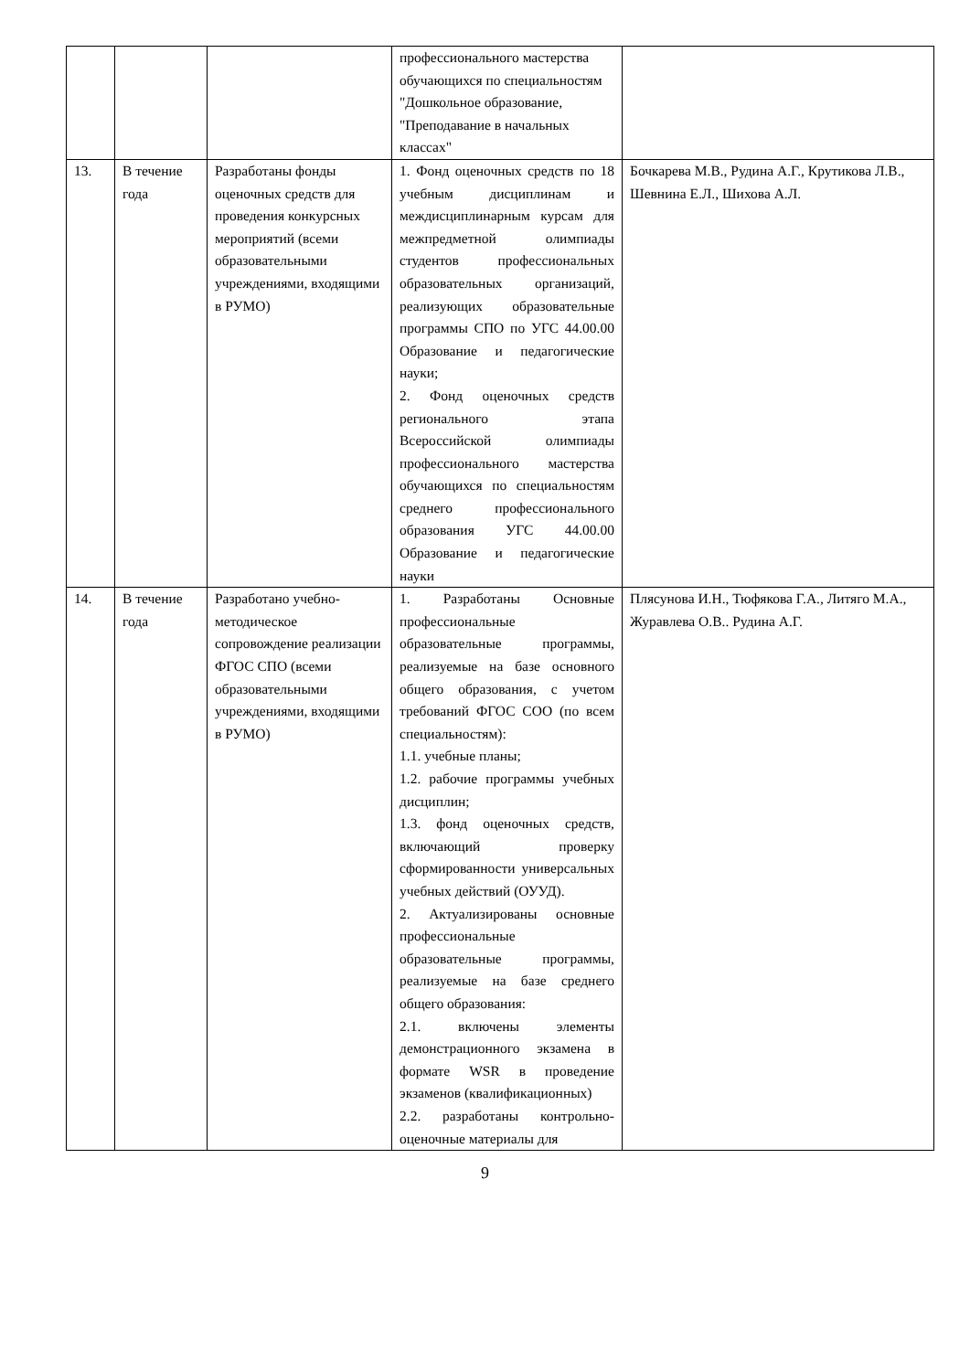| | | | профессионального мастерства обучающихся по специальностям "Дошкольное образование, "Преподавание в начальных классах" | |
| 13. | В течение года | Разработаны фонды оценочных средств для проведения конкурсных мероприятий (всеми образовательными учреждениями, входящими в РУМО) | 1. Фонд оценочных средств по 18 учебным дисциплинам и междисциплинарным курсам для межпредметной олимпиады студентов профессиональных образовательных организаций, реализующих образовательные программы СПО по УГС 44.00.00 Образование и педагогические науки; 2. Фонд оценочных средств регионального этапа Всероссийской олимпиады профессионального мастерства обучающихся по специальностям среднего профессионального образования УГС 44.00.00 Образование и педагогические науки | Бочкарева М.В., Рудина А.Г., Крутикова Л.В., Шевнина Е.Л., Шихова А.Л. |
| 14. | В течение года | Разработано учебно-методическое сопровождение реализации ФГОС СПО (всеми образовательными учреждениями, входящими в РУМО) | 1. Разработаны Основные профессиональные образовательные программы, реализуемые на базе основного общего образования, с учетом требований ФГОС СОО (по всем специальностям): 1.1. учебные планы; 1.2. рабочие программы учебных дисциплин; 1.3. фонд оценочных средств, включающий проверку сформированности универсальных учебных действий (ОУУД). 2. Актуализированы основные профессиональные образовательные программы, реализуемые на базе среднего общего образования: 2.1. включены элементы демонстрационного экзамена в формате WSR в проведение экзаменов (квалификационных) 2.2. разработаны контрольно-оценочные материалы для | Плясунова И.Н., Тюфякова Г.А., Литяго М.А., Журавлева О.В.. Рудина А.Г. |
9